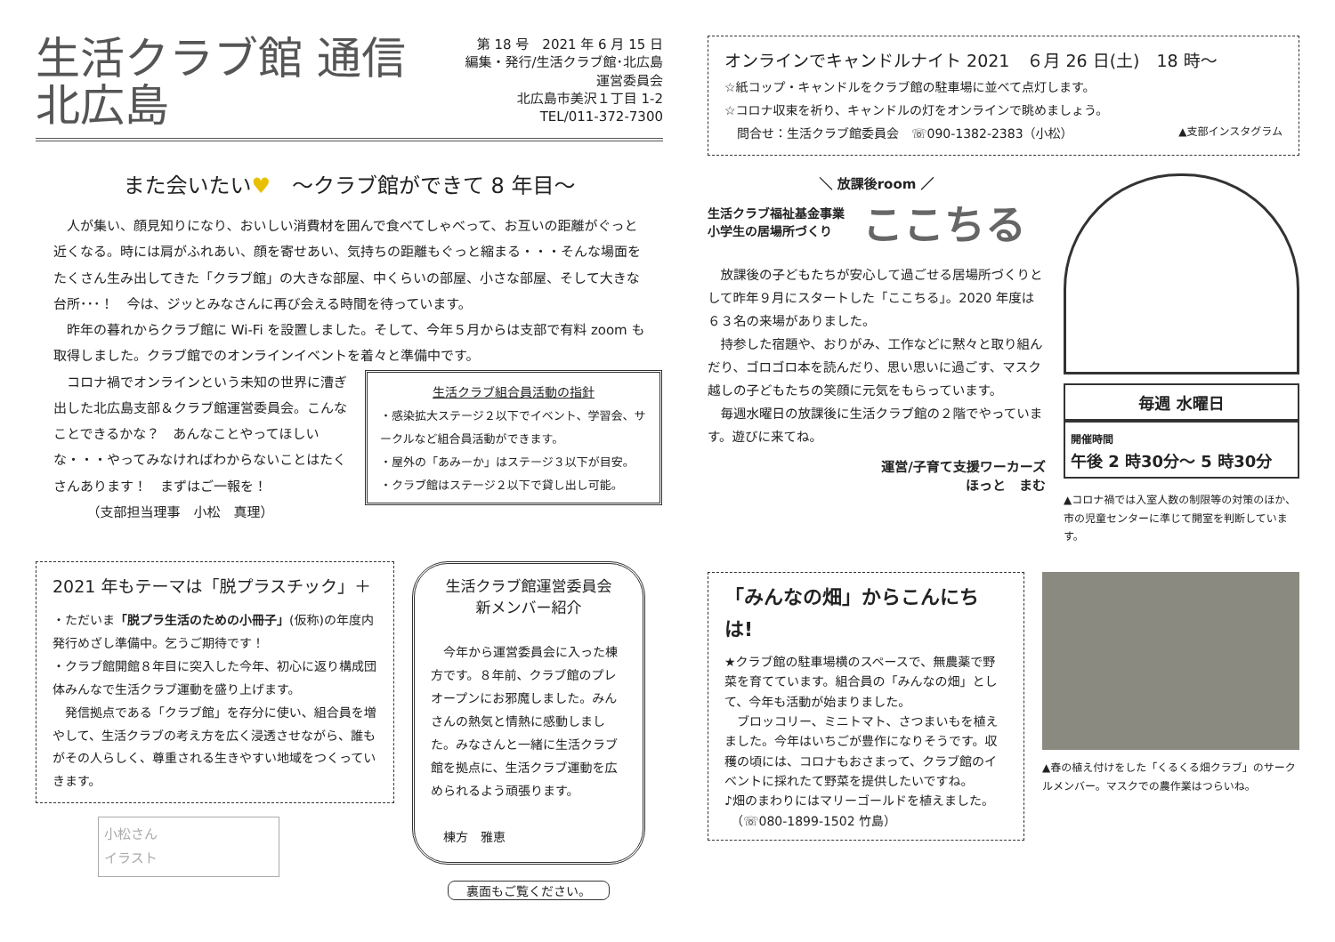生活クラブ館 通信
北広島
第 18 号　2021 年 6 月 15 日
編集・発行/生活クラブ館･北広島
運営委員会
北広島市美沢１丁目 1-2
TEL/011-372-7300
また会いたい♥　～クラブ館ができて 8 年目～
　人が集い、顔見知りになり、おいしい消費材を囲んで食べてしゃべって、お互いの距離がぐっと近くなる。時には肩がふれあい、顔を寄せあい、気持ちの距離もぐっと縮まる・・・そんな場面をたくさん生み出してきた「クラブ館」の大きな部屋、中くらいの部屋、小さな部屋、そして大きな台所･･･！　今は、ジッとみなさんに再び会える時間を待っています。
　昨年の暮れからクラブ館に Wi-Fi を設置しました。そして、今年５月からは支部で有料 zoom も取得しました。クラブ館でのオンラインイベントを着々と準備中です。
　コロナ禍でオンラインという未知の世界に漕ぎ出した北広島支部＆クラブ館運営委員会。こんなことできるかな？　あんなことやってほしいな・・・やってみなければわからないことはたくさんあります！　まずはご一報を！
　　　（支部担当理事　小松　真理）
生活クラブ組合員活動の指針
・感染拡大ステージ２以下でイベント、学習会、サークルなど組合員活動ができます。
・屋外の「あみーか」はステージ３以下が目安。
・クラブ館はステージ２以下で貸し出し可能。
2021 年もテーマは「脱プラスチック」＋
・ただいま「脱プラ生活のための小冊子」(仮称)の年度内発行めざし準備中。乞うご期待です！
・クラブ館開館８年目に突入した今年、初心に返り構成団体みんなで生活クラブ運動を盛り上げます。
　発信拠点である「クラブ館」を存分に使い、組合員を増やして、生活クラブの考え方を広く浸透させながら、誰もがその人らしく、尊重される生きやすい地域をつくっていきます。
小松さん
イラスト
生活クラブ館運営委員会
新メンバー紹介
　今年から運営委員会に入った棟方です。８年前、クラブ館のプレオープンにお邪魔しました。みんさんの熱気と情熱に感動しました。みなさんと一緒に生活クラブ館を拠点に、生活クラブ運動を広められるよう頑張ります。
　棟方　雅恵
裏面もご覧ください。
オンラインでキャンドルナイト 2021　６月 26 日(土)　18 時～
☆紙コップ・キャンドルをクラブ館の駐車場に並べて点灯します。
☆コロナ収束を祈り、キャンドルの灯をオンラインで眺めましょう。
　問合せ：生活クラブ館委員会　☏090-1382-2383（小松） ▲支部インスタグラム
＼ 放課後room ／
生活クラブ福祉基金事業
小学生の居場所づくり ここちる
　放課後の子どもたちが安心して過ごせる居場所づくりとして昨年９月にスタートした「ここちる」。2020 年度は６３名の来場がありました。
　持参した宿題や、おりがみ、工作などに黙々と取り組んだり、ゴロゴロ本を読んだり、思い思いに過ごす、マスク越しの子どもたちの笑顔に元気をもらっています。
　毎週水曜日の放課後に生活クラブ館の２階でやっています。遊びに来てね。
運営/子育て支援ワーカーズ
ほっと　まむ
毎週 水曜日
開催時間
午後 2 時30分～ 5 時30分
▲コロナ禍では入室人数の制限等の対策のほか、市の児童センターに準じて開室を判断しています。
「みんなの畑」からこんにちは!
★クラブ館の駐車場横のスペースで、無農薬で野菜を育てています。組合員の「みんなの畑」として、今年も活動が始まりました。
　ブロッコリー、ミニトマト、さつまいもを植えました。今年はいちごが豊作になりそうです。収穫の頃には、コロナもおさまって、クラブ館のイベントに採れたて野菜を提供したいですね。
♪畑のまわりにはマリーゴールドを植えました。
　（☏080-1899-1502 竹島）
▲春の植え付けをした「くるくる畑クラブ」のサークルメンバー。マスクでの農作業はつらいね。